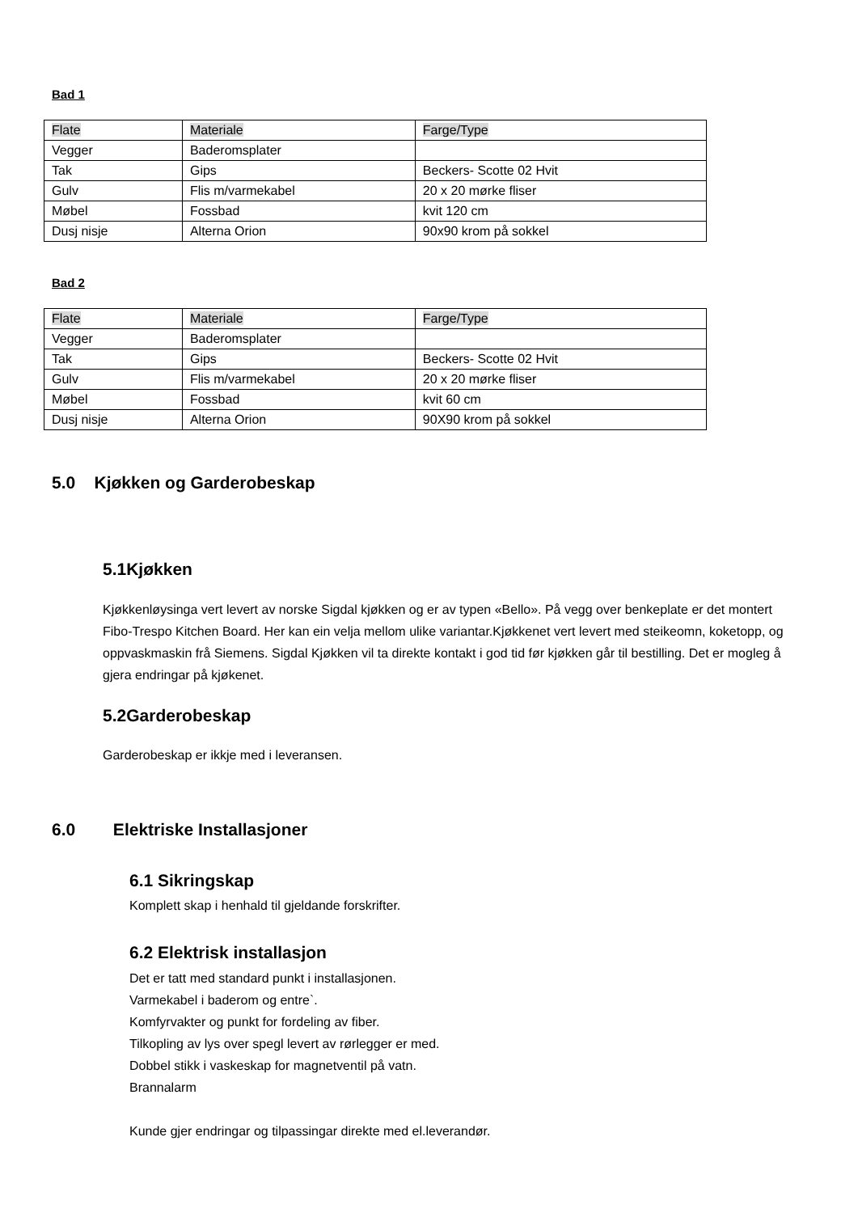Bad 1
| Flate | Materiale | Farge/Type |
| --- | --- | --- |
| Vegger | Baderomsplater | |
| Tak | Gips | Beckers- Scotte 02 Hvit |
| Gulv | Flis m/varmekabel | 20 x 20 mørke fliser |
| Møbel | Fossbad | kvit 120 cm |
| Dusj nisje | Alterna Orion | 90x90 krom på sokkel |
Bad 2
| Flate | Materiale | Farge/Type |
| --- | --- | --- |
| Vegger | Baderomsplater | |
| Tak | Gips | Beckers- Scotte 02 Hvit |
| Gulv | Flis m/varmekabel | 20 x 20 mørke fliser |
| Møbel | Fossbad | kvit 60 cm |
| Dusj nisje | Alterna Orion | 90X90 krom på sokkel |
5.0 Kjøkken og Garderobeskap
5.1Kjøkken
Kjøkkenløysinga vert levert av norske Sigdal kjøkken og er av typen «Bello». På vegg over benkeplate er det montert Fibo-Trespo Kitchen Board. Her kan ein velja mellom ulike variantar.Kjøkkenet vert levert med steikeomn, koketopp, og oppvaskmaskin frå Siemens. Sigdal Kjøkken vil ta direkte kontakt i god tid før kjøkken går til bestilling. Det er mogleg å gjera endringar på kjøkenet.
5.2Garderobeskap
Garderobeskap er ikkje med i leveransen.
6.0 Elektriske Installasjoner
6.1 Sikringskap
Komplett skap i henhald til gjeldande forskrifter.
6.2 Elektrisk installasjon
Det er tatt med standard punkt i installasjonen.
Varmekabel i baderom og entre`.
Komfyrvakter og punkt for fordeling av fiber.
Tilkopling av lys over spegl levert av rørlegger er med.
Dobbel stikk i vaskeskap for magnetventil på vatn.
Brannalarm
Kunde gjer endringar og tilpassingar direkte med el.leverandør.